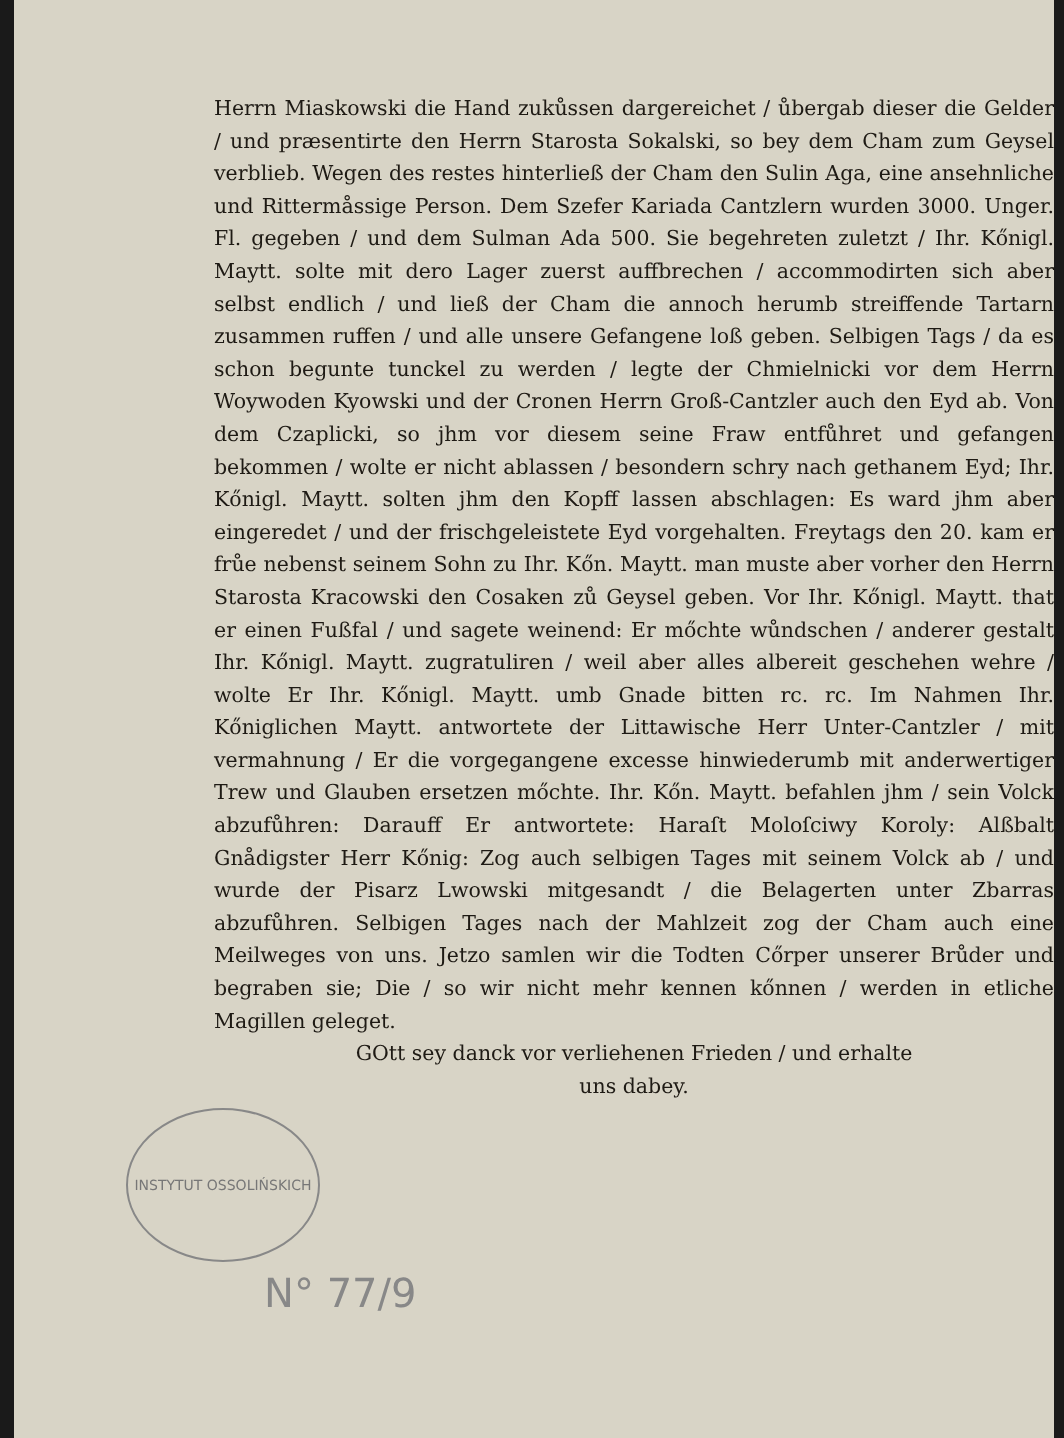Herrn Miaskowski die Hand zukůssen dargereichet / ůbergab dieser die Gelder / und præsentirte den Herrn Starosta Sokalski, so bey dem Cham zum Geysel verblieb. Wegen des restes hinterließ der Cham den Sulin Aga, eine ansehnliche und Rittermåssige Person. Dem Szefer Kariada Cantzlern wurden 3000. Unger. Fl. gegeben / und dem Sulman Ada 500. Sie begehreten zuletzt / Ihr. Kőnigl. Maytt. solte mit dero Lager zuerst auffbrechen / accommodirten sich aber selbst endlich / und ließ der Cham die annoch herumb streiffende Tartarn zusammen ruffen / und alle unsere Gefangene loß geben. Selbigen Tags / da es schon begunte tunckel zu werden / legte der Chmielnicki vor dem Herrn Woywoden Kyowski und der Cronen Herrn Groß-Cantzler auch den Eyd ab. Von dem Czaplicki, so jhm vor diesem seine Fraw entfůhret und gefangen bekommen / wolte er nicht ablassen / besondern schry nach gethanem Eyd; Ihr. Kőnigl. Maytt. solten jhm den Kopff lassen abschlagen: Es ward jhm aber eingeredet / und der frischgeleistete Eyd vorgehalten. Freytags den 20. kam er frůe nebenst seinem Sohn zu Ihr. Kőn. Maytt. man muste aber vorher den Herrn Starosta Kracowski den Cosaken zů Geysel geben. Vor Ihr. Kőnigl. Maytt. that er einen Fußfal / und sagete weinend: Er mőchte wůndschen / anderer gestalt Ihr. Kőnigl. Maytt. zugratuliren / weil aber alles albereit geschehen wehre / wolte Er Ihr. Kőnigl. Maytt. umb Gnade bitten rc. rc. Im Nahmen Ihr. Kőniglichen Maytt. antwortete der Littawische Herr Unter-Cantzler / mit vermahnung / Er die vorgegangene excesse hinwiederumb mit anderwertiger Trew und Glauben ersetzen mőchte. Ihr. Kőn. Maytt. befahlen jhm / sein Volck abzufůhren: Darauff Er antwortete: Haraſt Moloſciwy Koroly: Alßbalt Gnådigster Herr Kőnig: Zog auch selbigen Tages mit seinem Volck ab / und wurde der Pisarz Lwowski mitgesandt / die Belagerten unter Zbarras abzufůhren. Selbigen Tages nach der Mahlzeit zog der Cham auch eine Meilweges von uns. Jetzo samlen wir die Todten Cőrper unserer Brůder und begraben sie; Die / so wir nicht mehr kennen kőnnen / werden in etliche Magillen geleget.
GOtt sey danck vor verliehenen Frieden / und erhalte
uns dabey.
INSTYTUT OSSOLIŃSKICH
N° 77/9